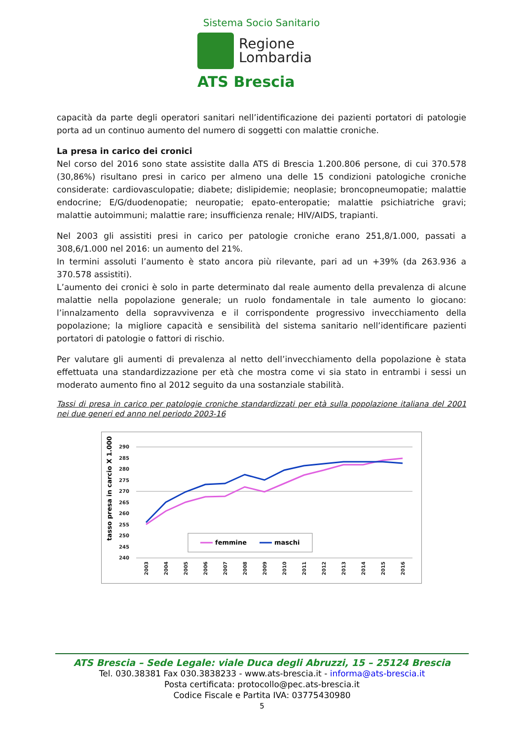Sistema Socio Sanitario
Regione
Lombardia
ATS Brescia
capacità da parte degli operatori sanitari nell’identificazione dei pazienti portatori di patologie porta ad un continuo aumento del numero di soggetti con malattie croniche.
La presa in carico dei cronici
Nel corso del 2016 sono state assistite dalla ATS di Brescia 1.200.806 persone, di cui 370.578 (30,86%) risultano presi in carico per almeno una delle 15 condizioni patologiche croniche considerate: cardiovasculopatie; diabete; dislipidemie; neoplasie; broncopneumopatie; malattie endocrine; E/G/duodenopatie; neuropatie; epato-enteropatie; malattie psichiatriche gravi; malattie autoimmuni; malattie rare; insufficienza renale; HIV/AIDS, trapianti.
Nel 2003 gli assistiti presi in carico per patologie croniche erano 251,8/1.000, passati a 308,6/1.000 nel 2016: un aumento del 21%.
In termini assoluti l’aumento è stato ancora più rilevante, pari ad un +39% (da 263.936 a 370.578 assistiti).
L’aumento dei cronici è solo in parte determinato dal reale aumento della prevalenza di alcune malattie nella popolazione generale; un ruolo fondamentale in tale aumento lo giocano: l’innalzamento della sopravvivenza e il corrispondente progressivo invecchiamento della popolazione; la migliore capacità e sensibilità del sistema sanitario nell’identificare pazienti portatori di patologie o fattori di rischio.
Per valutare gli aumenti di prevalenza al netto dell’invecchiamento della popolazione è stata effettuata una standardizzazione per età che mostra come vi sia stato in entrambi i sessi un moderato aumento fino al 2012 seguito da una sostanziale stabilità.
Tassi di presa in carico per patologie croniche standardizzati per età sulla popolazione italiana del 2001 nei due generi ed anno nel periodo 2003-16
tasso presa in carcio X 1.000
290
285
280
275
270
265
260
255
250
245
240
2003
2004
2005
2006
2007
2008
2009
2010
2011
2012
2013
2014
2015
2016
femmine
maschi
ATS Brescia – Sede Legale: viale Duca degli Abruzzi, 15 – 25124 Brescia
Tel. 030.38381 Fax 030.3838233 - www.ats-brescia.it - informa@ats-brescia.it
Posta certificata: protocollo@pec.ats-brescia.it
Codice Fiscale e Partita IVA: 03775430980
5